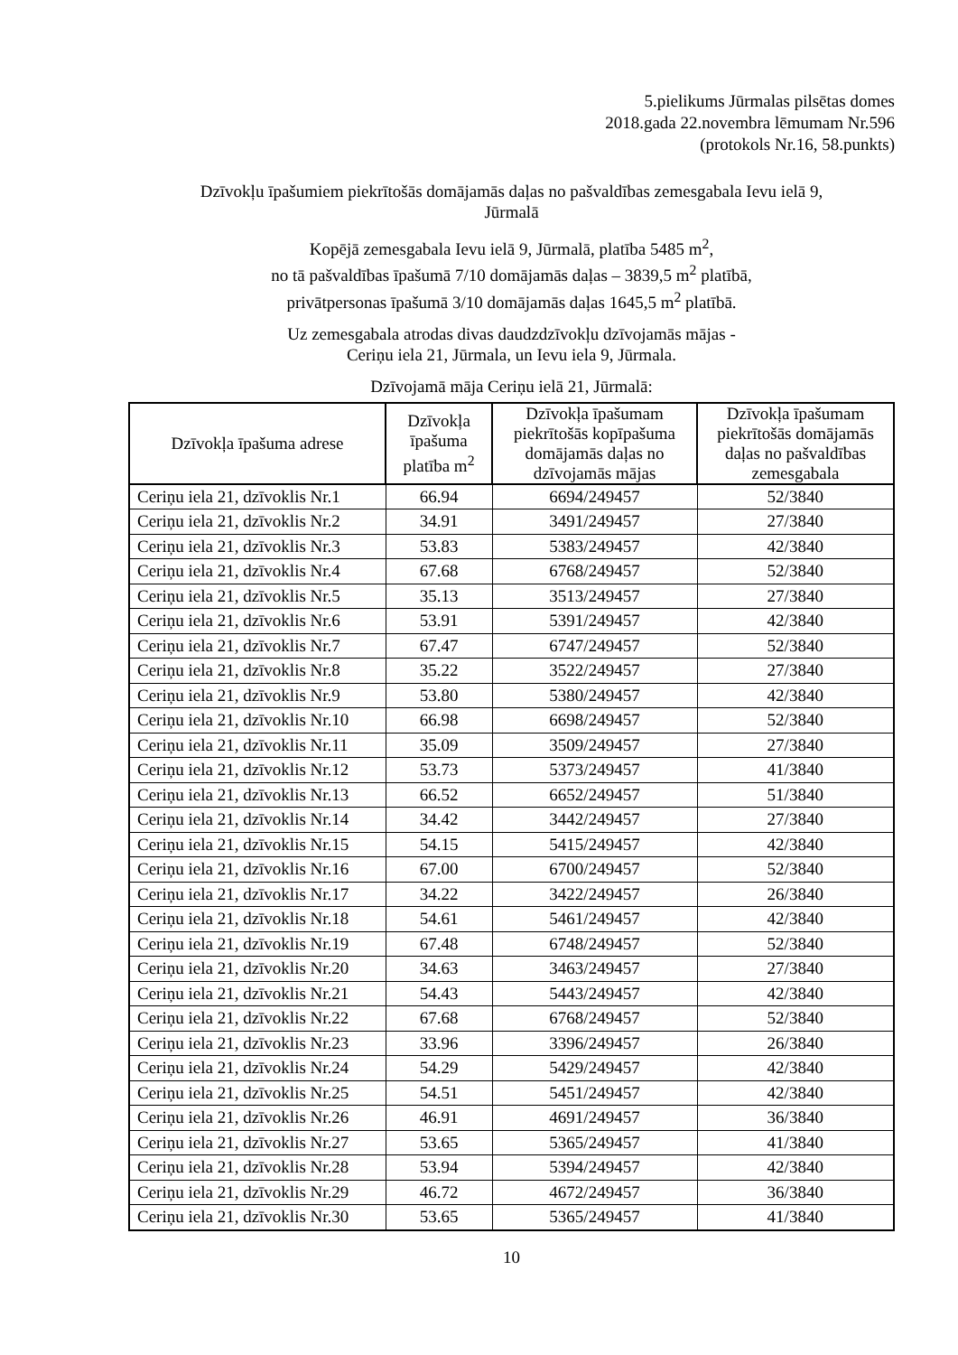5.pielikums Jūrmalas pilsētas domes
2018.gada 22.novembra lēmumam Nr.596
(protokols Nr.16, 58.punkts)
Dzīvokļu īpašumiem piekrītošās domājamās daļas no pašvaldības zemesgabala Ievu ielā 9,
Jūrmalā
Kopējā zemesgabala Ievu ielā 9, Jūrmalā, platība 5485 m<sup>2</sup>,
no tā pašvaldības īpašumā 7/10 domājamās daļas – 3839,5 m<sup>2</sup> platībā,
privātpersonas īpašumā 3/10 domājamās daļas 1645,5 m<sup>2</sup> platībā.
Uz zemesgabala atrodas divas daudzdzīvokļu dzīvojamās mājas -
Ceriņu iela 21, Jūrmala, un Ievu iela 9, Jūrmala.
Dzīvojamā māja Ceriņu ielā 21, Jūrmalā:
| Dzīvokļa īpašuma adrese | Dzīvokļa īpašuma platība m<sup>2</sup> | Dzīvokļa īpašumam piekrītošās kopīpašuma domājamās daļas no dzīvojamās mājas | Dzīvokļa īpašumam piekrītošās domājamās daļas no pašvaldības zemesgabala |
| --- | --- | --- | --- |
| Ceriņu iela 21, dzīvoklis Nr.1 | 66.94 | 6694/249457 | 52/3840 |
| Ceriņu iela 21, dzīvoklis Nr.2 | 34.91 | 3491/249457 | 27/3840 |
| Ceriņu iela 21, dzīvoklis Nr.3 | 53.83 | 5383/249457 | 42/3840 |
| Ceriņu iela 21, dzīvoklis Nr.4 | 67.68 | 6768/249457 | 52/3840 |
| Ceriņu iela 21, dzīvoklis Nr.5 | 35.13 | 3513/249457 | 27/3840 |
| Ceriņu iela 21, dzīvoklis Nr.6 | 53.91 | 5391/249457 | 42/3840 |
| Ceriņu iela 21, dzīvoklis Nr.7 | 67.47 | 6747/249457 | 52/3840 |
| Ceriņu iela 21, dzīvoklis Nr.8 | 35.22 | 3522/249457 | 27/3840 |
| Ceriņu iela 21, dzīvoklis Nr.9 | 53.80 | 5380/249457 | 42/3840 |
| Ceriņu iela 21, dzīvoklis Nr.10 | 66.98 | 6698/249457 | 52/3840 |
| Ceriņu iela 21, dzīvoklis Nr.11 | 35.09 | 3509/249457 | 27/3840 |
| Ceriņu iela 21, dzīvoklis Nr.12 | 53.73 | 5373/249457 | 41/3840 |
| Ceriņu iela 21, dzīvoklis Nr.13 | 66.52 | 6652/249457 | 51/3840 |
| Ceriņu iela 21, dzīvoklis Nr.14 | 34.42 | 3442/249457 | 27/3840 |
| Ceriņu iela 21, dzīvoklis Nr.15 | 54.15 | 5415/249457 | 42/3840 |
| Ceriņu iela 21, dzīvoklis Nr.16 | 67.00 | 6700/249457 | 52/3840 |
| Ceriņu iela 21, dzīvoklis Nr.17 | 34.22 | 3422/249457 | 26/3840 |
| Ceriņu iela 21, dzīvoklis Nr.18 | 54.61 | 5461/249457 | 42/3840 |
| Ceriņu iela 21, dzīvoklis Nr.19 | 67.48 | 6748/249457 | 52/3840 |
| Ceriņu iela 21, dzīvoklis Nr.20 | 34.63 | 3463/249457 | 27/3840 |
| Ceriņu iela 21, dzīvoklis Nr.21 | 54.43 | 5443/249457 | 42/3840 |
| Ceriņu iela 21, dzīvoklis Nr.22 | 67.68 | 6768/249457 | 52/3840 |
| Ceriņu iela 21, dzīvoklis Nr.23 | 33.96 | 3396/249457 | 26/3840 |
| Ceriņu iela 21, dzīvoklis Nr.24 | 54.29 | 5429/249457 | 42/3840 |
| Ceriņu iela 21, dzīvoklis Nr.25 | 54.51 | 5451/249457 | 42/3840 |
| Ceriņu iela 21, dzīvoklis Nr.26 | 46.91 | 4691/249457 | 36/3840 |
| Ceriņu iela 21, dzīvoklis Nr.27 | 53.65 | 5365/249457 | 41/3840 |
| Ceriņu iela 21, dzīvoklis Nr.28 | 53.94 | 5394/249457 | 42/3840 |
| Ceriņu iela 21, dzīvoklis Nr.29 | 46.72 | 4672/249457 | 36/3840 |
| Ceriņu iela 21, dzīvoklis Nr.30 | 53.65 | 5365/249457 | 41/3840 |
10